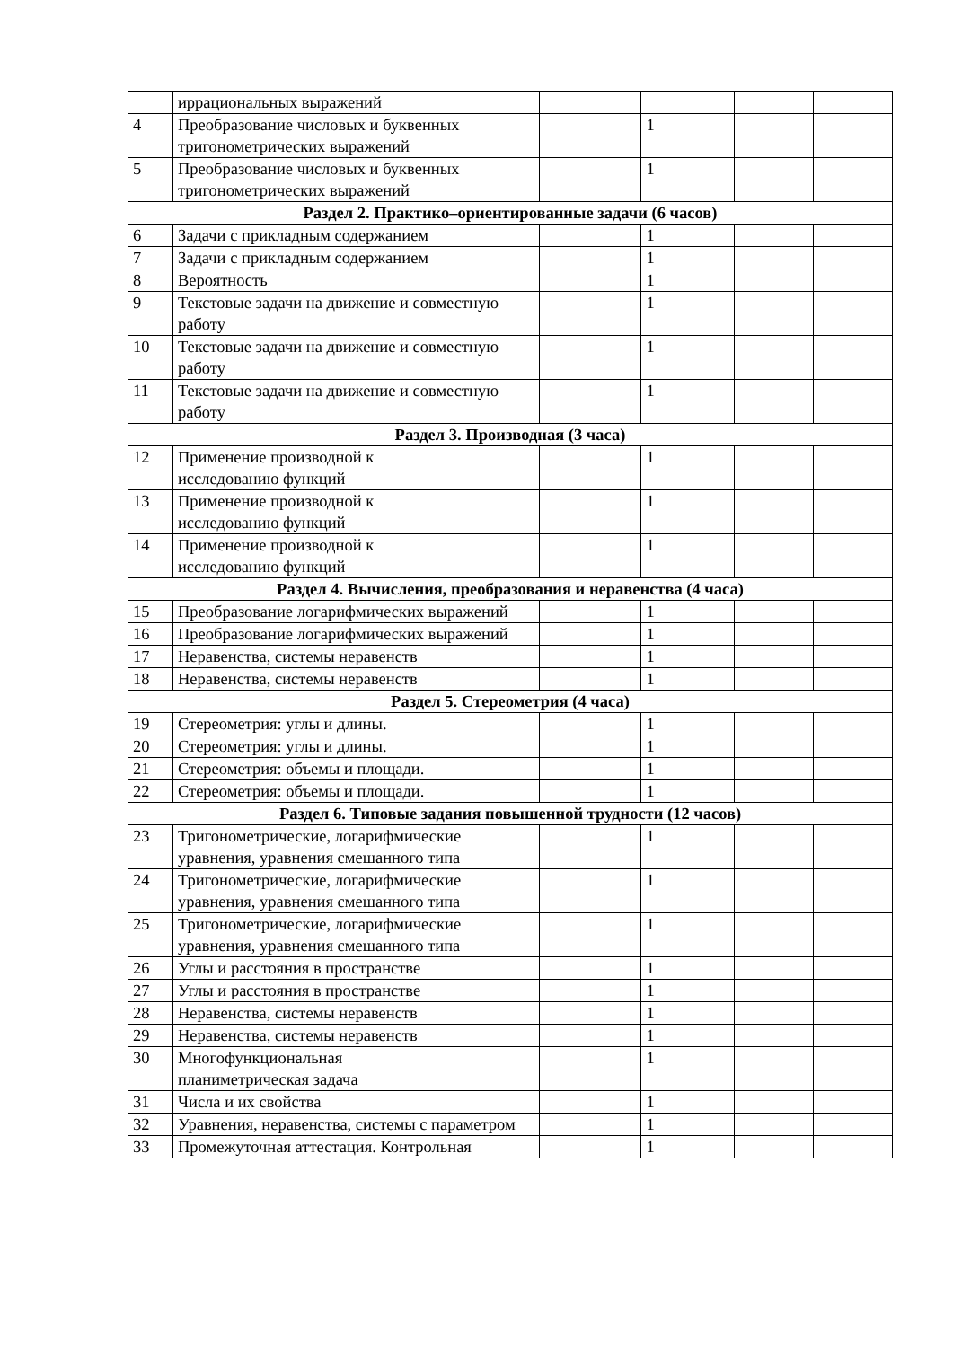| | иррациональных выражений | | | | |
| 4 | Преобразование числовых и буквенных тригонометрических выражений | | 1 | | |
| 5 | Преобразование числовых и буквенных тригонометрических выражений | | 1 | | |
| Раздел 2. Практико–ориентированные задачи (6 часов) | | | | | |
| 6 | Задачи с прикладным содержанием | | 1 | | |
| 7 | Задачи с прикладным содержанием | | 1 | | |
| 8 | Вероятность | | 1 | | |
| 9 | Текстовые задачи на движение и совместную работу | | 1 | | |
| 10 | Текстовые задачи на движение и совместную работу | | 1 | | |
| 11 | Текстовые задачи на движение и совместную работу | | 1 | | |
| Раздел 3. Производная (3 часа) | | | | | |
| 12 | Применение производной к исследованию функций | | 1 | | |
| 13 | Применение производной к исследованию функций | | 1 | | |
| 14 | Применение производной к исследованию функций | | 1 | | |
| Раздел 4. Вычисления, преобразования и неравенства (4 часа) | | | | | |
| 15 | Преобразование логарифмических выражений | | 1 | | |
| 16 | Преобразование логарифмических выражений | | 1 | | |
| 17 | Неравенства, системы неравенств | | 1 | | |
| 18 | Неравенства, системы неравенств | | 1 | | |
| Раздел 5. Стереометрия (4 часа) | | | | | |
| 19 | Стереометрия: углы и длины. | | 1 | | |
| 20 | Стереометрия: углы и длины. | | 1 | | |
| 21 | Стереометрия: объемы и площади. | | 1 | | |
| 22 | Стереометрия: объемы и площади. | | 1 | | |
| Раздел 6. Типовые задания повышенной трудности (12 часов) | | | | | |
| 23 | Тригонометрические, логарифмические уравнения, уравнения смешанного типа | | 1 | | |
| 24 | Тригонометрические, логарифмические уравнения, уравнения смешанного типа | | 1 | | |
| 25 | Тригонометрические, логарифмические уравнения, уравнения смешанного типа | | 1 | | |
| 26 | Углы и расстояния в пространстве | | 1 | | |
| 27 | Углы и расстояния в пространстве | | 1 | | |
| 28 | Неравенства, системы неравенств | | 1 | | |
| 29 | Неравенства, системы неравенств | | 1 | | |
| 30 | Многофункциональная планиметрическая задача | | 1 | | |
| 31 | Числа и их свойства | | 1 | | |
| 32 | Уравнения, неравенства, системы с параметром | | 1 | | |
| 33 | Промежуточная аттестация. Контрольная | | 1 | | |